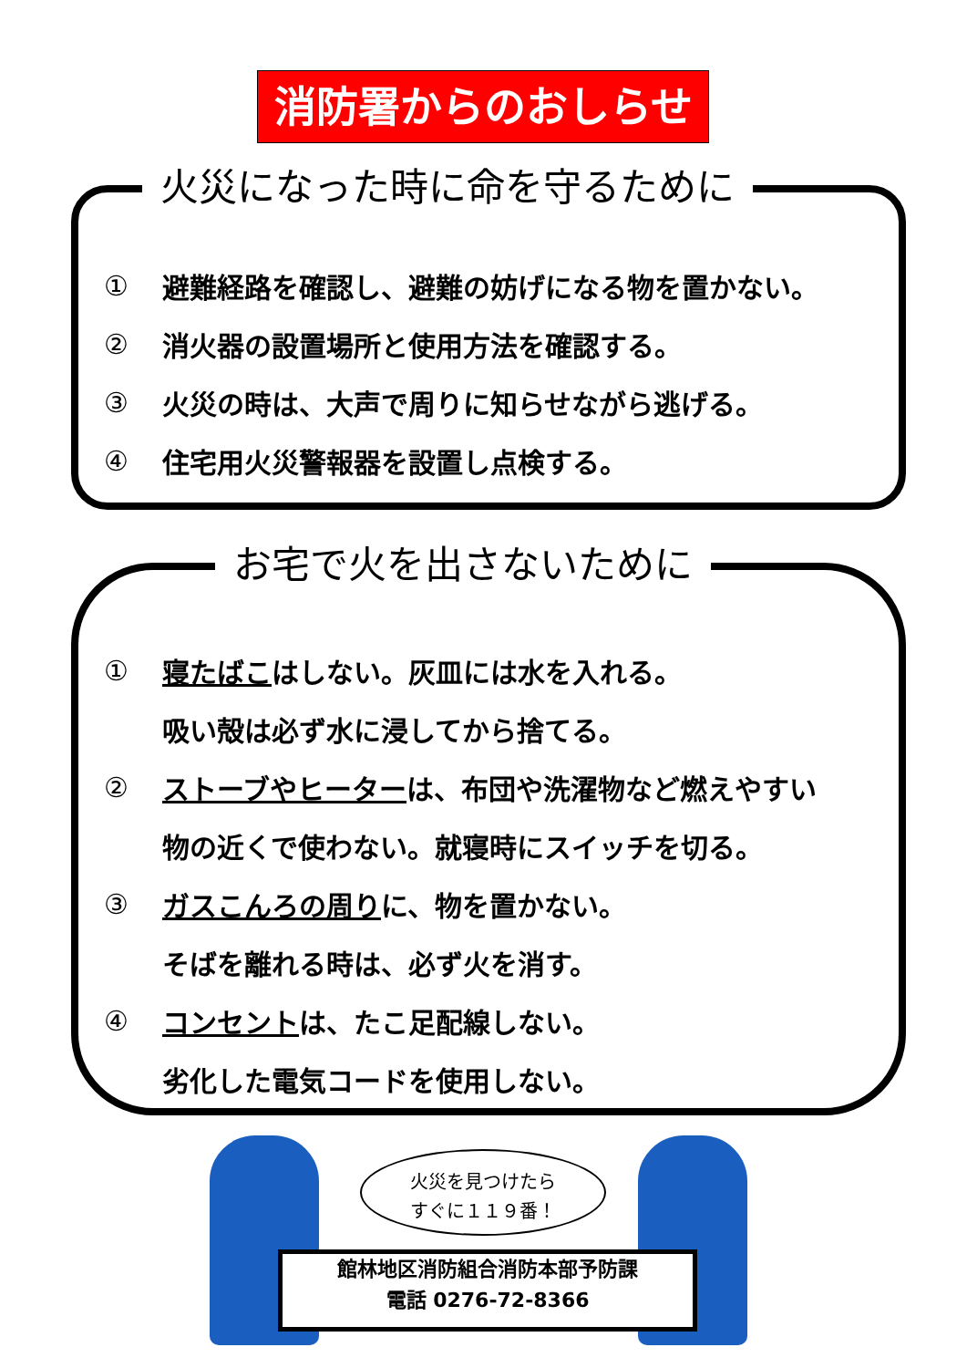消防署からのおしらせ
火災になった時に命を守るために
① 避難経路を確認し、避難の妨げになる物を置かない。
② 消火器の設置場所と使用方法を確認する。
③ 火災の時は、大声で周りに知らせながら逃げる。
④ 住宅用火災警報器を設置し点検する。
お宅で火を出さないために
① 寝たばこはしない。灰皿には水を入れる。
吸い殻は必ず水に浸してから捨てる。
② ストーブやヒーターは、布団や洗濯物など燃えやすい
物の近くで使わない。就寝時にスイッチを切る。
③ ガスこんろの周りに、物を置かない。
そばを離れる時は、必ず火を消す。
④ コンセントは、たこ足配線しない。
劣化した電気コードを使用しない。
火災を見つけたら
すぐに１１９番！
館林地区消防組合消防本部予防課
電話 0276-72-8366